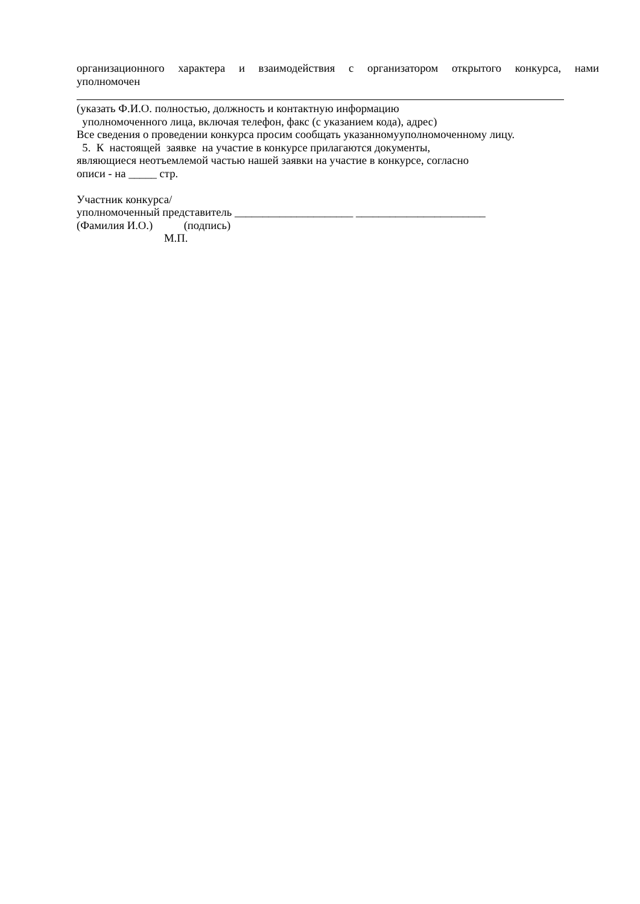организационного характера и взаимодействия с организатором открытого конкурса, нами
уполномочен
(указать Ф.И.О. полностью, должность и контактную информацию
уполномоченного лица, включая телефон, факс (с указанием кода), адрес)
Все сведения о проведении конкурса просим сообщать указанномууполномоченному лицу.
5. К настоящей заявке на участие в конкурсе прилагаются документы,
являющиеся неотъемлемой частью нашей заявки на участие в конкурсе, согласно
описи - на _____ стр.
Участник конкурса/
уполномоченный представитель _____________________ _______________________
(Фамилия И.О.) (подпись)
М.П.